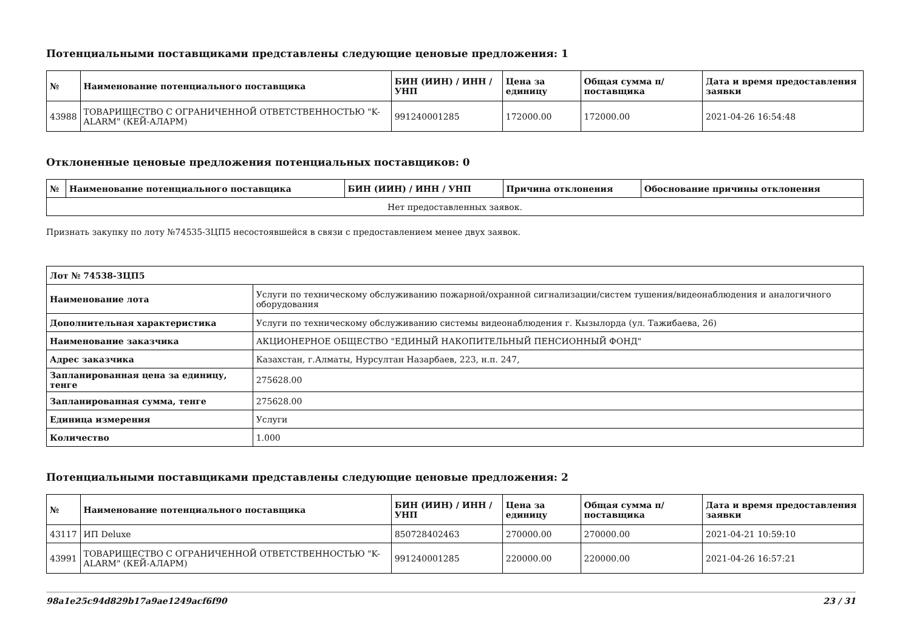Потенциальными поставщиками представлены следующие ценовые предложения: 1
| № | Наименование потенциального поставщика | БИН (ИИН) / ИНН / УНП | Цена за единицу | Общая сумма п/поставщика | Дата и время предоставления заявки |
| --- | --- | --- | --- | --- | --- |
| 43988 | ТОВАРИЩЕСТВО С ОГРАНИЧЕННОЙ ОТВЕТСТВЕННОСТЬЮ "K-ALARM" (КЕЙ-АЛАРМ) | 991240001285 | 172000.00 | 172000.00 | 2021-04-26 16:54:48 |
Отклоненные ценовые предложения потенциальных поставщиков: 0
| № | Наименование потенциального поставщика | БИН (ИИН) / ИНН / УНП | Причина отклонения | Обоснование причины отклонения |
| --- | --- | --- | --- | --- |
| Нет предоставленных заявок. | | | | |
Признать закупку по лоту №74535-ЗЦП5 несостоявшейся в связи с предоставлением менее двух заявок.
| Лот № 74538-ЗЦП5 | |
| --- | --- |
| Наименование лота | Услуги по техническому обслуживанию пожарной/охранной сигнализации/систем тушения/видеонаблюдения и аналогичного оборудования |
| Дополнительная характеристика | Услуги по техническому обслуживанию системы видеонаблюдения г. Кызылорда (ул. Тажибаева, 26) |
| Наименование заказчика | АКЦИОНЕРНОЕ ОБЩЕСТВО "ЕДИНЫЙ НАКОПИТЕЛЬНЫЙ ПЕНСИОННЫЙ ФОНД" |
| Адрес заказчика | Казахстан, г.Алматы, Нурсултан Назарбаев, 223, н.п. 247, |
| Запланированная цена за единицу, тенге | 275628.00 |
| Запланированная сумма, тенге | 275628.00 |
| Единица измерения | Услуги |
| Количество | 1.000 |
Потенциальными поставщиками представлены следующие ценовые предложения: 2
| № | Наименование потенциального поставщика | БИН (ИИН) / ИНН / УНП | Цена за единицу | Общая сумма п/поставщика | Дата и время предоставления заявки |
| --- | --- | --- | --- | --- | --- |
| 43117 | ИП Deluxe | 850728402463 | 270000.00 | 270000.00 | 2021-04-21 10:59:10 |
| 43991 | ТОВАРИЩЕСТВО С ОГРАНИЧЕННОЙ ОТВЕТСТВЕННОСТЬЮ "K-ALARM" (КЕЙ-АЛАРМ) | 991240001285 | 220000.00 | 220000.00 | 2021-04-26 16:57:21 |
98a1e25c94d829b17a9ae1249acf6f90 23 / 31